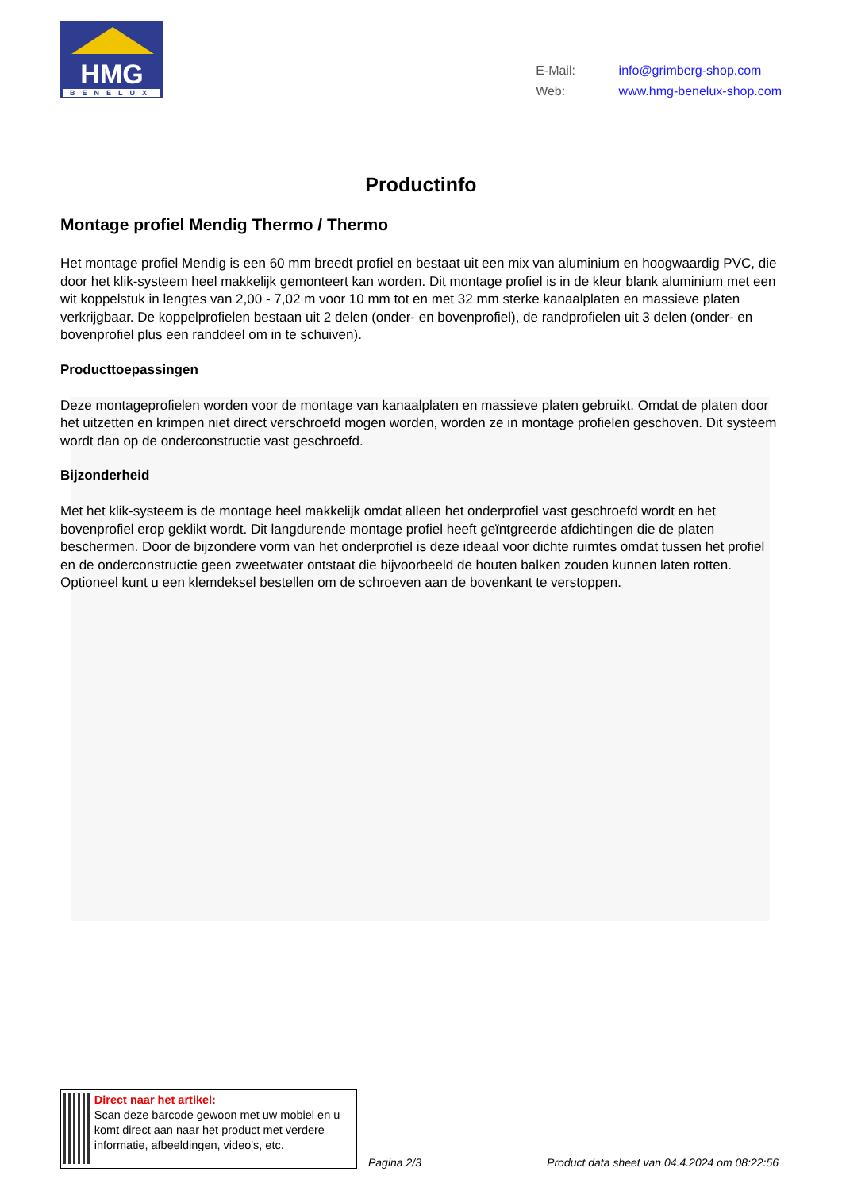HMG
BENELUX
E-Mail: info@grimberg-shop.com
Web: www.hmg-benelux-shop.com
Productinfo
Montage profiel Mendig Thermo / Thermo
Het montage profiel Mendig is een 60 mm breedt profiel en bestaat uit een mix van aluminium en hoogwaardig PVC, die door het klik-systeem heel makkelijk gemonteert kan worden. Dit montage profiel is in de kleur blank aluminium met een wit koppelstuk in lengtes van 2,00 - 7,02 m voor 10 mm tot en met 32 mm sterke kanaalplaten en massieve platen verkrijgbaar. De koppelprofielen bestaan uit 2 delen (onder- en bovenprofiel), de randprofielen uit 3 delen (onder- en bovenprofiel plus een randdeel om in te schuiven).
Producttoepassingen
Deze montageprofielen worden voor de montage van kanaalplaten en massieve platen gebruikt. Omdat de platen door het uitzetten en krimpen niet direct verschroefd mogen worden, worden ze in montage profielen geschoven. Dit systeem wordt dan op de onderconstructie vast geschroefd.
Bijzonderheid
Met het klik-systeem is de montage heel makkelijk omdat alleen het onderprofiel vast geschroefd wordt en het bovenprofiel erop geklikt wordt. Dit langdurende montage profiel heeft geïntgreerde afdichtingen die de platen beschermen. Door de bijzondere vorm van het onderprofiel is deze ideaal voor dichte ruimtes omdat tussen het profiel en de onderconstructie geen zweetwater ontstaat die bijvoorbeeld de houten balken zouden kunnen laten rotten. Optioneel kunt u een klemdeksel bestellen om de schroeven aan de bovenkant te verstoppen.
Direct naar het artikel:
Scan deze barcode gewoon met uw mobiel en u komt direct aan naar het product met verdere informatie, afbeeldingen, video's, etc.
Pagina 2/3
Product data sheet van 04.4.2024 om 08:22:56